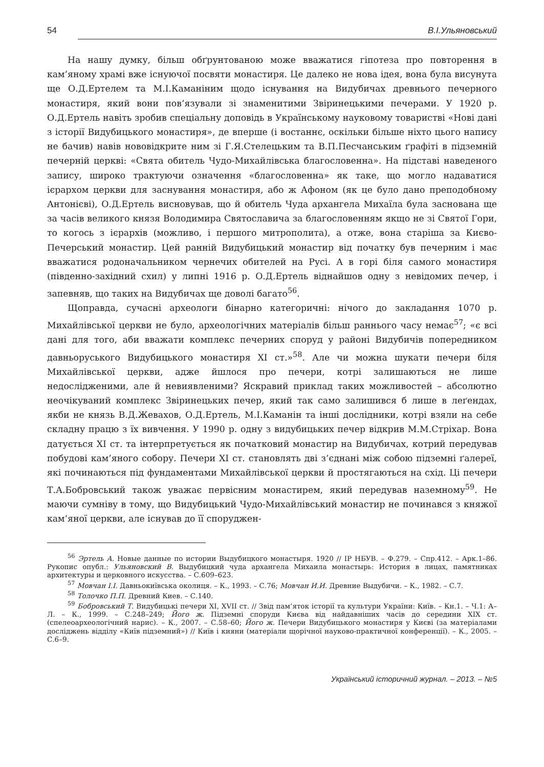54 В.І.Ульяновський
На нашу думку, більш обґрунтованою може вважатися гіпотеза про повторення в кам’яному храмі вже існуючої посвяти монастиря. Це далеко не нова ідея, вона була висунута ще О.Д.Ертелем та М.І.Каманіним щодо існування на Видубичах древнього печерного монастиря, який вони пов’язували зі знаменитими Звіринецькими печерами. У 1920 р. О.Д.Ертель навіть зробив спеціальну доповідь в Українському науковому товаристві «Нові дані з історії Видубицького монастиря», де вперше (і востаннє, оскільки більше ніхто цього напису не бачив) навів нововідкрите ним зі Г.Я.Стелецьким та В.П.Песчанським ґрафіті в підземній печерній церкві: «Свята обитель Чудо-Михайлівська благословенна». На підставі наведеного запису, широко трактуючи означення «благословенна» як таке, що могло надаватися ієрархом церкви для заснування монастиря, або ж Афоном (як це було дано преподобному Антонієві), О.Д.Ертель висновував, що й обитель Чуда архангела Михаїла була заснована ще за часів великого князя Володимира Святославича за благословенням якщо не зі Святої Гори, то когось з ієрархів (можливо, і першого митрополита), а отже, вона старіша за Києво-Печерський монастир. Цей ранній Видубицький монастир від початку був печерним і має вважатися родоначальником чернечих обителей на Русі. А в горі біля самого монастиря (південно-західний схил) у липні 1916 р. О.Д.Ертель віднайшов одну з невідомих печер, і запевняв, що таких на Видубичах ще доволі багато<sup>56</sup>.
Щоправда, сучасні археологи бінарно категоричні: нічого до закладання 1070 р. Михайлівської церкви не було, археологічних матеріалів більш раннього часу немає<sup>57</sup>; «є всі дані для того, аби вважати комплекс печерних споруд у районі Видубичів попередником давньоруського Видубицького монастиря XI ст.»<sup>58</sup>. Але чи можна шукати печери біля Михайлівської церкви, адже йшлося про печери, котрі залишаються не лише недослідженими, але й невиявленими? Яскравий приклад таких можливостей – абсолютно неочікуваний комплекс Звіринецьких печер, який так само залишився б лише в леґендах, якби не князь В.Д.Жевахов, О.Д.Ертель, М.І.Каманін та інші дослідники, котрі взяли на себе складну працю з їх вивчення. У 1990 р. одну з видубицьких печер відкрив М.М.Стріхар. Вона датується XI ст. та інтерпретується як початковий монастир на Видубичах, котрий передував побудові кам’яного собору. Печери XI ст. становлять дві з’єднані між собою підземні ґалереї, які починаються під фундаментами Михайлівської церкви й простягаються на схід. Ці печери Т.А.Бобровський також уважає первісним монастирем, який передував наземному<sup>59</sup>. Не маючи сумніву в тому, що Видубицький Чудо-Михайлівський монастир не починався з княжої кам’яної церкви, але існував до її споруджен-
<sup>56</sup> Эртель А. Новые данные по истории Выдубицкого монастыря. 1920 // ІР НБУВ. – Ф.279. – Спр.412. – Арк.1–86. Рукопис опубл.: Ульяновский В. Выдубицкий чуда архангела Михаила монастырь: История в лицах, памятниках архитектуры и церковного искусства. – С.609–623.
<sup>57</sup> Мовчан І.І. Давньокиївська околиця. – К., 1993. – С.76; Мовчан И.И. Древние Выдубичи. – К., 1982. – С.7.
<sup>58</sup> Толочко П.П. Древний Киев. – С.140.
<sup>59</sup> Бобровський Т. Видубицькі печери XI, XVII ст. // Звід пам’яток історії та культури України: Київ. – Кн.1. – Ч.1: А–Л. – К., 1999. – С.248–249; Його ж. Підземні споруди Києва від найдавніших часів до середини XIX ст. (спелеоархеологічний нарис). – К., 2007. – С.58–60; Його ж. Печери Видубицького монастиря у Києві (за матеріалами досліджень відділу «Київ підземний») // Київ і кияни (матеріали щорічної науково-практичної конференції). – К., 2005. – С.6–9.
Український історичний журнал. – 2013. – №5